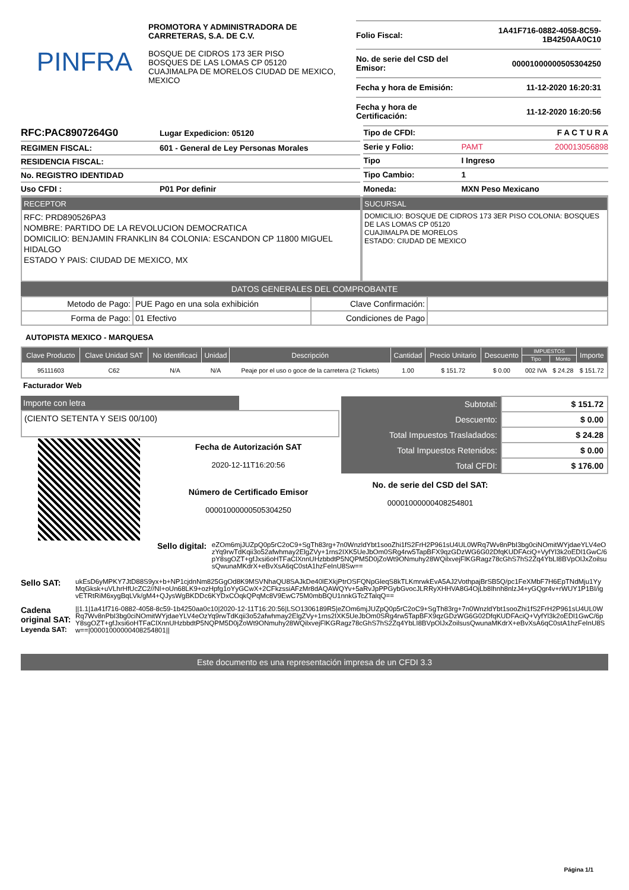PINFRA
PROMOTORA Y ADMINISTRADORA DE CARRETERAS, S.A. DE C.V.
BOSQUE DE CIDROS 173 3ER PISO
BOSQUES DE LAS LOMAS CP 05120
CUAJIMALPA DE MORELOS CIUDAD DE MEXICO, MEXICO
| Folio Fiscal: | 1A41F716-0882-4058-8C59-1B4250AA0C10 |
| No. de serie del CSD del Emisor: | 00001000000505304250 |
| Fecha y hora de Emisión: | 11-12-2020 16:20:31 |
| Fecha y hora de Certificación: | 11-12-2020 16:20:56 |
| RFC:PAC8907264G0 | Lugar Expedicion: 05120 |
| REGIMEN FISCAL: | 601 - General de Ley Personas Morales |
| RESIDENCIA FISCAL: | |
| No. REGISTRO IDENTIDAD | |
| Uso CFDI : | P01 Por definir |
| Tipo de CFDI: | F A C T U R A | |
| Serie y Folio: | PAMT | 200013056898 |
| Tipo | I Ingreso | |
| Tipo Cambio: | 1 | |
| Moneda: | MXN Peso Mexicano | |
RECEPTOR
RFC: PRD890526PA3
NOMBRE: PARTIDO DE LA REVOLUCION DEMOCRATICA
DOMICILIO: BENJAMIN FRANKLIN 84 COLONIA: ESCANDON CP 11800 MIGUEL HIDALGO
ESTADO Y PAIS: CIUDAD DE MEXICO, MX
SUCURSAL
DOMICILIO: BOSQUE DE CIDROS 173 3ER PISO COLONIA: BOSQUES DE LAS LOMAS CP 05120
CUAJIMALPA DE MORELOS
ESTADO: CIUDAD DE MEXICO
DATOS GENERALES DEL COMPROBANTE
| Metodo de Pago: | PUE Pago en una sola exhibición | Clave Confirmación: | |
| Forma de Pago: | 01 Efectivo | Condiciones de Pago | |
AUTOPISTA MEXICO - MARQUESA
| Clave Producto | Clave Unidad SAT | No Identificaci | Unidad | Descripción | Cantidad | Precio Unitario | Descuento | IMPUESTOS | | Importe |
| --- | --- | --- | --- | --- | --- | --- | --- | --- | --- | --- |
| | | | | | | | | Tipo | Monto | |
| 95111603 | C62 | N/A | N/A | Peaje por el uso o goce de la carretera (2 Tickets) | 1.00 | $ 151.72 | $ 0.00 | 002 IVA | $ 24.28 | $ 151.72 |
Facturador Web
Importe con letra
(CIENTO SETENTA Y SEIS 00/100)
Fecha de Autorización SAT
2020-12-11T16:20:56
Número de Certificado Emisor
00001000000505304250
| Subtotal: | $ 151.72 |
| Descuento: | $ 0.00 |
| Total Impuestos Trasladados: | $ 24.28 |
| Total Impuestos Retenidos: | $ 0.00 |
| Total CFDI: | $ 176.00 |
No. de serie del CSD del SAT:
00001000000408254801
Sello digital:
eZOm6mjJUZpQ0p5rC2oC9+SgTh83rg+7n0WnzldYbt1sooZhi1fS2FrH2P961sU4UL0WRq7Wv8nPbI3bg0ciNOmitWYjdaeYLV4eOzYq9rwTdKqii3o52afwhmay2ElgZVy+1rns2IXK5UeJbOm0SRg4rw5TapBFX9qzGDzWG6G02DfqKUDFAciQ+VyfYl3k2oEDl1GwC/6pY8sgOZT+gfJxsi6oHTFaClXnnUHzbbdtP5NQPM5D0jZoWt9ONmuhy28WQilxvejFlKGRagz78cGhS7hS2Zq4YbLI8BVpOlJxZoilsusQwunaMKdrX+eBvXsA6qC0stA1hzFeInU8Sw==
Sello SAT:
ukEsD6yMPKY7JtD88S9yx+b+NP1cjdnNm825GgOd8K9MSVNhaQU8SAJkDe40lEXkjPtrOSFQNpGleqS8kTLKmrwkEvA5AJ2VothpajBrSB5Q/pc1FeXMbF7H6EpTNdMju1YyMqGksk+uVLhrHfUcZC2//NI+oUn68LK9+ozHpfg1oYyGCwX+2CFkzssiAFzMr8dAQAWQYv+5aRvJpPPGybGvocJLRRyXHHVA8G4OjLb8Ihnh8nlzJ4+yGQgr4v+rWUY1P1BI/igvETRtRiM6xygBqLVk/gM4+QJysWgBKDDc6KYDxCOqkQPqMc8V9EwC75M0mbBQU1nnkGTcZTalqQ==
Cadena original SAT:
Leyenda SAT:
||1.1|1a41f716-0882-4058-8c59-1b4250aa0c10|2020-12-11T16:20:56|LSO1306189R5|eZOm6mjJUZpQ0p5rC2oC9+SgTh83rg+7n0WnzldYbt1sooZhi1fS2FrH2P961sU4UL0WRq7Wv8nPbI3bg0ciNOmitWYjdaeYLV4eOzYq9rwTdKqii3o52afwhmay2ElgZVy+1rns2IXK5UeJbOm0SRg4rw5TapBFX9qzGDzWG6G02DfqKUDFAciQ+VyfYl3k2oEDl1GwC/6pY8sgOZT+gfJxsi6oHTFaClXnnUHzbbdtP5NQPM5D0jZoWt9ONmuhy28WQilxvejFlKGRagz78cGhS7hS2Zq4YbLI8BVpOlJxZoilsusQwunaMKdrX+eBvXsA6qC0stA1hzFeInU8Sw==|00001000000408254801||
Este documento es una representación impresa de un CFDI 3.3
Página 1/1